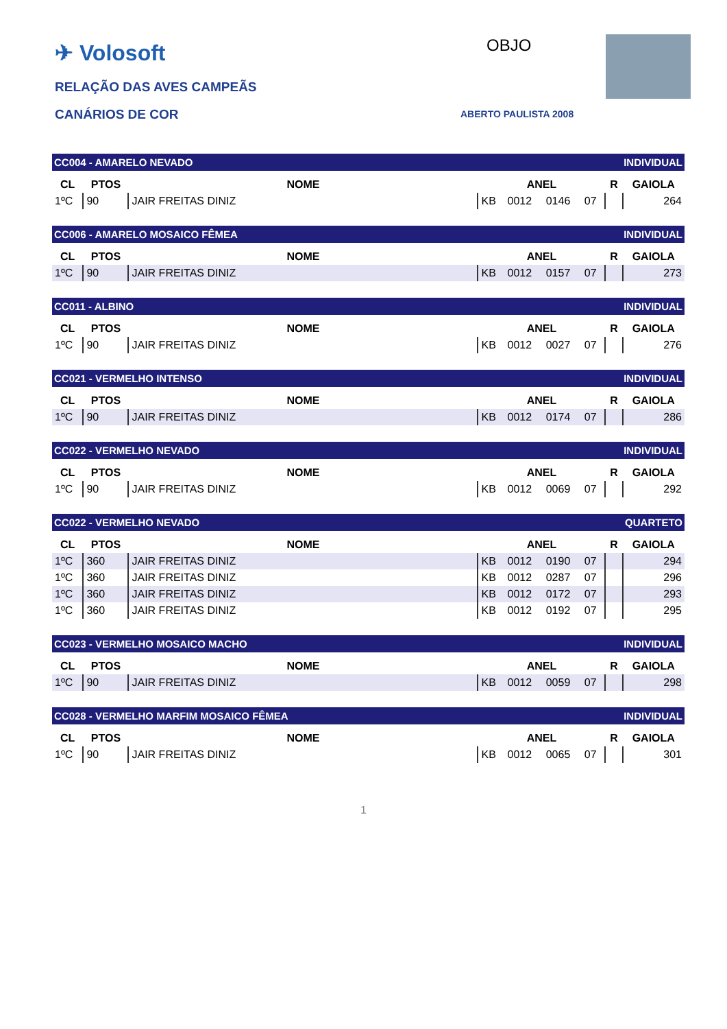✈ Volosoft
RELAÇÃO DAS AVES CAMPEÃS
CANÁRIOS DE COR
OBJO
ABERTO PAULISTA 2008
CC004 - AMARELO NEVADO INDIVIDUAL
| CL | PTOS | NOME | ANEL | | | | R | GAIOLA |
| --- | --- | --- | --- | --- | --- | --- | --- | --- |
| 1ºC | 90 | JAIR FREITAS DINIZ | KB | 0012 | 0146 | 07 | | 264 |
CC006 - AMARELO MOSAICO FÊMEA INDIVIDUAL
| CL | PTOS | NOME | ANEL | | | | R | GAIOLA |
| --- | --- | --- | --- | --- | --- | --- | --- | --- |
| 1ºC | 90 | JAIR FREITAS DINIZ | KB | 0012 | 0157 | 07 | | 273 |
CC011 - ALBINO INDIVIDUAL
| CL | PTOS | NOME | ANEL | | | | R | GAIOLA |
| --- | --- | --- | --- | --- | --- | --- | --- | --- |
| 1ºC | 90 | JAIR FREITAS DINIZ | KB | 0012 | 0027 | 07 | | 276 |
CC021 - VERMELHO INTENSO INDIVIDUAL
| CL | PTOS | NOME | ANEL | | | | R | GAIOLA |
| --- | --- | --- | --- | --- | --- | --- | --- | --- |
| 1ºC | 90 | JAIR FREITAS DINIZ | KB | 0012 | 0174 | 07 | | 286 |
CC022 - VERMELHO NEVADO INDIVIDUAL
| CL | PTOS | NOME | ANEL | | | | R | GAIOLA |
| --- | --- | --- | --- | --- | --- | --- | --- | --- |
| 1ºC | 90 | JAIR FREITAS DINIZ | KB | 0012 | 0069 | 07 | | 292 |
CC022 - VERMELHO NEVADO QUARTETO
| CL | PTOS | NOME | ANEL | | | | R | GAIOLA |
| --- | --- | --- | --- | --- | --- | --- | --- | --- |
| 1ºC | 360 | JAIR FREITAS DINIZ | KB | 0012 | 0190 | 07 | | 294 |
| 1ºC | 360 | JAIR FREITAS DINIZ | KB | 0012 | 0287 | 07 | | 296 |
| 1ºC | 360 | JAIR FREITAS DINIZ | KB | 0012 | 0172 | 07 | | 293 |
| 1ºC | 360 | JAIR FREITAS DINIZ | KB | 0012 | 0192 | 07 | | 295 |
CC023 - VERMELHO MOSAICO MACHO INDIVIDUAL
| CL | PTOS | NOME | ANEL | | | | R | GAIOLA |
| --- | --- | --- | --- | --- | --- | --- | --- | --- |
| 1ºC | 90 | JAIR FREITAS DINIZ | KB | 0012 | 0059 | 07 | | 298 |
CC028 - VERMELHO MARFIM MOSAICO FÊMEA INDIVIDUAL
| CL | PTOS | NOME | ANEL | | | | R | GAIOLA |
| --- | --- | --- | --- | --- | --- | --- | --- | --- |
| 1ºC | 90 | JAIR FREITAS DINIZ | KB | 0012 | 0065 | 07 | | 301 |
1